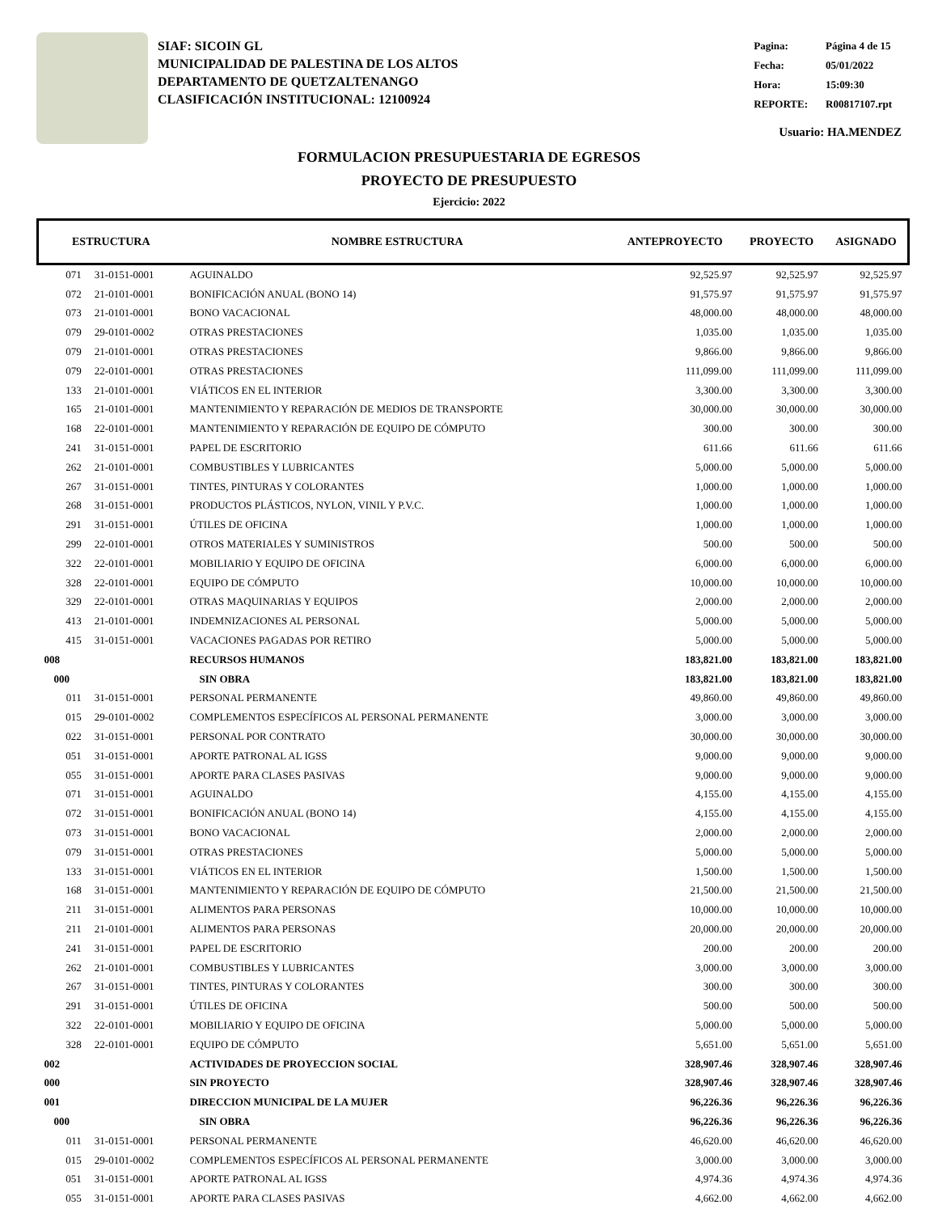SIAF: SICOIN GL
MUNICIPALIDAD DE PALESTINA DE LOS ALTOS
DEPARTAMENTO DE QUETZALTENANGO
CLASIFICACIÓN INSTITUCIONAL: 12100924
| Pagina: | Página 4 de 15 |
| Fecha: | 05/01/2022 |
| Hora: | 15:09:30 |
| REPORTE: | R00817107.rpt |
Usuario: HA.MENDEZ
FORMULACION PRESUPUESTARIA DE EGRESOS
PROYECTO DE PRESUPUESTO
Ejercicio: 2022
| ESTRUCTURA | | NOMBRE ESTRUCTURA | ANTEPROYECTO | PROYECTO | ASIGNADO |
| --- | --- | --- | --- | --- | --- |
| 071 | 31-0151-0001 | AGUINALDO | 92,525.97 | 92,525.97 | 92,525.97 |
| 072 | 21-0101-0001 | BONIFICACIÓN ANUAL (BONO 14) | 91,575.97 | 91,575.97 | 91,575.97 |
| 073 | 21-0101-0001 | BONO VACACIONAL | 48,000.00 | 48,000.00 | 48,000.00 |
| 079 | 29-0101-0002 | OTRAS PRESTACIONES | 1,035.00 | 1,035.00 | 1,035.00 |
| 079 | 21-0101-0001 | OTRAS PRESTACIONES | 9,866.00 | 9,866.00 | 9,866.00 |
| 079 | 22-0101-0001 | OTRAS PRESTACIONES | 111,099.00 | 111,099.00 | 111,099.00 |
| 133 | 21-0101-0001 | VIÁTICOS EN EL INTERIOR | 3,300.00 | 3,300.00 | 3,300.00 |
| 165 | 21-0101-0001 | MANTENIMIENTO Y REPARACIÓN DE MEDIOS DE TRANSPORTE | 30,000.00 | 30,000.00 | 30,000.00 |
| 168 | 22-0101-0001 | MANTENIMIENTO Y REPARACIÓN DE EQUIPO DE CÓMPUTO | 300.00 | 300.00 | 300.00 |
| 241 | 31-0151-0001 | PAPEL DE ESCRITORIO | 611.66 | 611.66 | 611.66 |
| 262 | 21-0101-0001 | COMBUSTIBLES Y LUBRICANTES | 5,000.00 | 5,000.00 | 5,000.00 |
| 267 | 31-0151-0001 | TINTES, PINTURAS Y COLORANTES | 1,000.00 | 1,000.00 | 1,000.00 |
| 268 | 31-0151-0001 | PRODUCTOS PLÁSTICOS, NYLON, VINIL Y P.V.C. | 1,000.00 | 1,000.00 | 1,000.00 |
| 291 | 31-0151-0001 | ÚTILES DE OFICINA | 1,000.00 | 1,000.00 | 1,000.00 |
| 299 | 22-0101-0001 | OTROS MATERIALES Y SUMINISTROS | 500.00 | 500.00 | 500.00 |
| 322 | 22-0101-0001 | MOBILIARIO Y EQUIPO DE OFICINA | 6,000.00 | 6,000.00 | 6,000.00 |
| 328 | 22-0101-0001 | EQUIPO DE CÓMPUTO | 10,000.00 | 10,000.00 | 10,000.00 |
| 329 | 22-0101-0001 | OTRAS MAQUINARIAS Y EQUIPOS | 2,000.00 | 2,000.00 | 2,000.00 |
| 413 | 21-0101-0001 | INDEMNIZACIONES AL PERSONAL | 5,000.00 | 5,000.00 | 5,000.00 |
| 415 | 31-0151-0001 | VACACIONES PAGADAS POR RETIRO | 5,000.00 | 5,000.00 | 5,000.00 |
| 008 | | RECURSOS HUMANOS | 183,821.00 | 183,821.00 | 183,821.00 |
| 000 | | SIN OBRA | 183,821.00 | 183,821.00 | 183,821.00 |
| 011 | 31-0151-0001 | PERSONAL PERMANENTE | 49,860.00 | 49,860.00 | 49,860.00 |
| 015 | 29-0101-0002 | COMPLEMENTOS ESPECÍFICOS AL PERSONAL PERMANENTE | 3,000.00 | 3,000.00 | 3,000.00 |
| 022 | 31-0151-0001 | PERSONAL POR CONTRATO | 30,000.00 | 30,000.00 | 30,000.00 |
| 051 | 31-0151-0001 | APORTE PATRONAL AL IGSS | 9,000.00 | 9,000.00 | 9,000.00 |
| 055 | 31-0151-0001 | APORTE PARA CLASES PASIVAS | 9,000.00 | 9,000.00 | 9,000.00 |
| 071 | 31-0151-0001 | AGUINALDO | 4,155.00 | 4,155.00 | 4,155.00 |
| 072 | 31-0151-0001 | BONIFICACIÓN ANUAL (BONO 14) | 4,155.00 | 4,155.00 | 4,155.00 |
| 073 | 31-0151-0001 | BONO VACACIONAL | 2,000.00 | 2,000.00 | 2,000.00 |
| 079 | 31-0151-0001 | OTRAS PRESTACIONES | 5,000.00 | 5,000.00 | 5,000.00 |
| 133 | 31-0151-0001 | VIÁTICOS EN EL INTERIOR | 1,500.00 | 1,500.00 | 1,500.00 |
| 168 | 31-0151-0001 | MANTENIMIENTO Y REPARACIÓN DE EQUIPO DE CÓMPUTO | 21,500.00 | 21,500.00 | 21,500.00 |
| 211 | 31-0151-0001 | ALIMENTOS PARA PERSONAS | 10,000.00 | 10,000.00 | 10,000.00 |
| 211 | 21-0101-0001 | ALIMENTOS PARA PERSONAS | 20,000.00 | 20,000.00 | 20,000.00 |
| 241 | 31-0151-0001 | PAPEL DE ESCRITORIO | 200.00 | 200.00 | 200.00 |
| 262 | 21-0101-0001 | COMBUSTIBLES Y LUBRICANTES | 3,000.00 | 3,000.00 | 3,000.00 |
| 267 | 31-0151-0001 | TINTES, PINTURAS Y COLORANTES | 300.00 | 300.00 | 300.00 |
| 291 | 31-0151-0001 | ÚTILES DE OFICINA | 500.00 | 500.00 | 500.00 |
| 322 | 22-0101-0001 | MOBILIARIO Y EQUIPO DE OFICINA | 5,000.00 | 5,000.00 | 5,000.00 |
| 328 | 22-0101-0001 | EQUIPO DE CÓMPUTO | 5,651.00 | 5,651.00 | 5,651.00 |
| 002 | | ACTIVIDADES DE PROYECCION SOCIAL | 328,907.46 | 328,907.46 | 328,907.46 |
| 000 | | SIN PROYECTO | 328,907.46 | 328,907.46 | 328,907.46 |
| 001 | | DIRECCION MUNICIPAL DE LA MUJER | 96,226.36 | 96,226.36 | 96,226.36 |
| 000 | | SIN OBRA | 96,226.36 | 96,226.36 | 96,226.36 |
| 011 | 31-0151-0001 | PERSONAL PERMANENTE | 46,620.00 | 46,620.00 | 46,620.00 |
| 015 | 29-0101-0002 | COMPLEMENTOS ESPECÍFICOS AL PERSONAL PERMANENTE | 3,000.00 | 3,000.00 | 3,000.00 |
| 051 | 31-0151-0001 | APORTE PATRONAL AL IGSS | 4,974.36 | 4,974.36 | 4,974.36 |
| 055 | 31-0151-0001 | APORTE PARA CLASES PASIVAS | 4,662.00 | 4,662.00 | 4,662.00 |